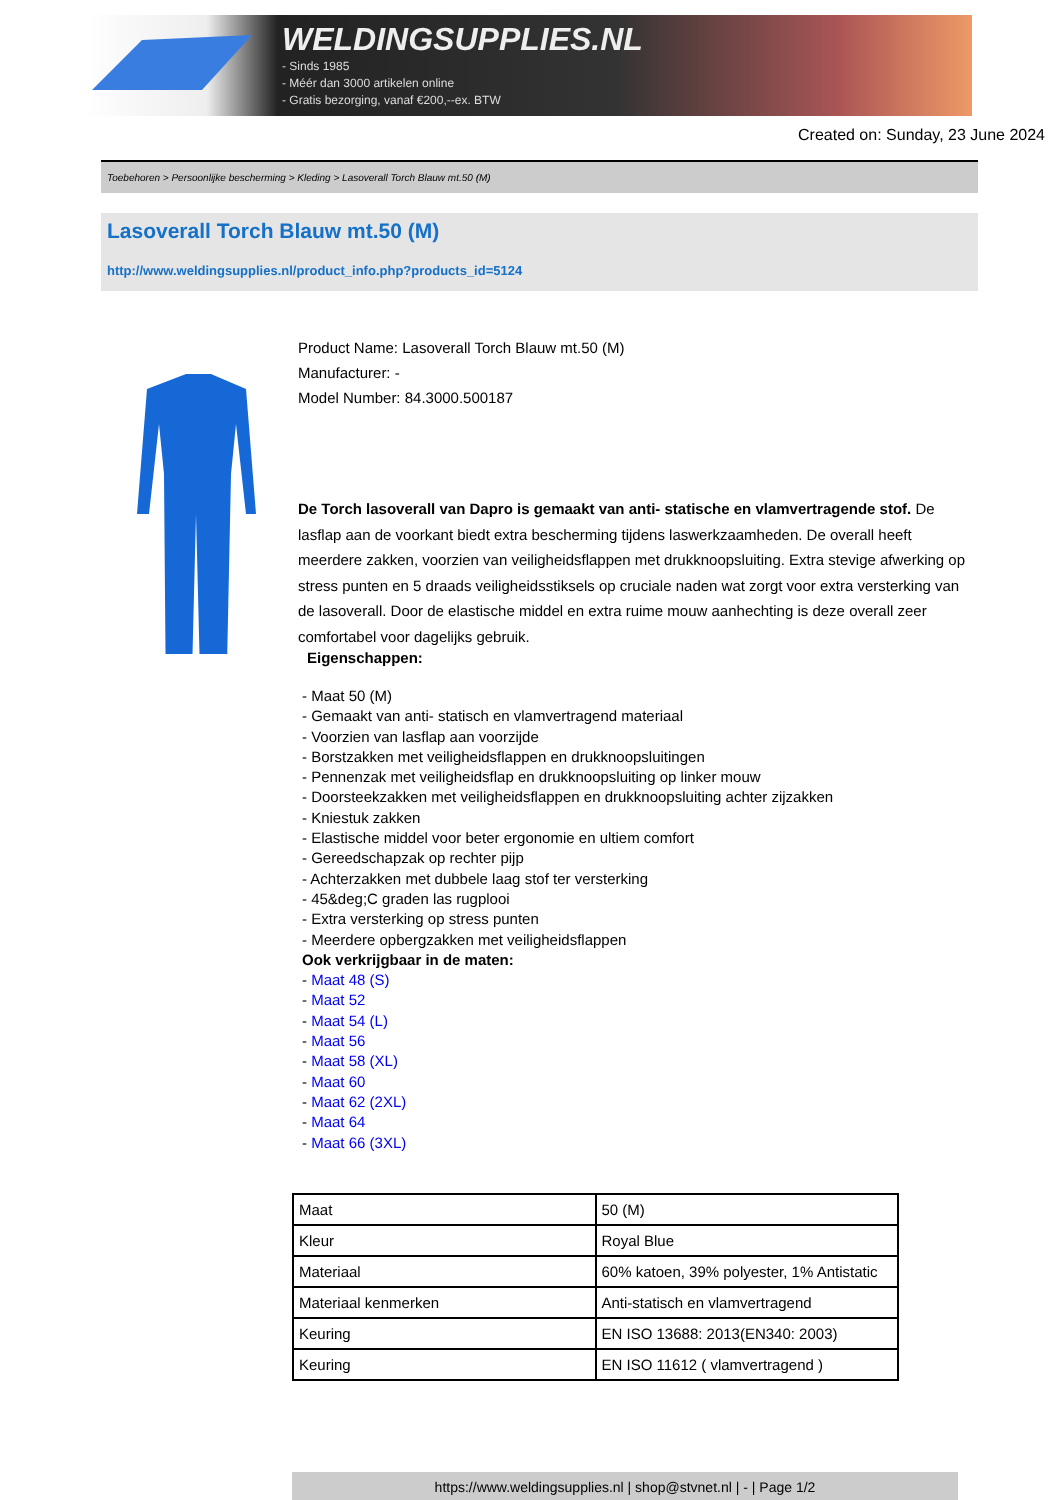WELDINGSUPPLIES.NL
- Sinds 1985
- Méér dan 3000 artikelen online
- Gratis bezorging, vanaf €200,--ex. BTW
Created on: Sunday, 23 June 2024
Toebehoren > Persoonlijke bescherming > Kleding > Lasoverall Torch Blauw mt.50 (M)
Lasoverall Torch Blauw mt.50 (M)
http://www.weldingsupplies.nl/product_info.php?products_id=5124
Product Name: Lasoverall Torch Blauw mt.50 (M)
Manufacturer: -
Model Number: 84.3000.500187
De Torch lasoverall van Dapro is gemaakt van anti- statische en vlamvertragende stof. De lasflap aan de voorkant biedt extra bescherming tijdens laswerkzaamheden. De overall heeft meerdere zakken, voorzien van veiligheidsflappen met drukknoopsluiting. Extra stevige afwerking op stress punten en 5 draads veiligheidsstiksels op cruciale naden wat zorgt voor extra versterking van de lasoverall. Door de elastische middel en extra ruime mouw aanhechting is deze overall zeer comfortabel voor dagelijks gebruik.
Eigenschappen:
- Maat 50 (M)
- Gemaakt van anti- statisch en vlamvertragend materiaal
- Voorzien van lasflap aan voorzijde
- Borstzakken met veiligheidsflappen en drukknoopsluitingen
- Pennenzak met veiligheidsflap en drukknoopsluiting op linker mouw
- Doorsteekzakken met veiligheidsflappen en drukknoopsluiting achter zijzakken
- Kniestuk zakken
- Elastische middel voor beter ergonomie en ultiem comfort
- Gereedschapzak op rechter pijp
- Achterzakken met dubbele laag stof ter versterking
- 45&deg;C graden las rugplooi
- Extra versterking op stress punten
- Meerdere opbergzakken met veiligheidsflappen
Ook verkrijgbaar in de maten:
- Maat 48 (S)
- Maat 52
- Maat 54 (L)
- Maat 56
- Maat 58 (XL)
- Maat 60
- Maat 62 (2XL)
- Maat 64
- Maat 66 (3XL)
| Maat | 50 (M) |
| Kleur | Royal Blue |
| Materiaal | 60% katoen, 39% polyester, 1% Antistatic |
| Materiaal kenmerken | Anti-statisch en vlamvertragend |
| Keuring | EN ISO 13688: 2013(EN340: 2003) |
| Keuring | EN ISO 11612 ( vlamvertragend ) |
https://www.weldingsupplies.nl | shop@stvnet.nl | - | Page 1/2